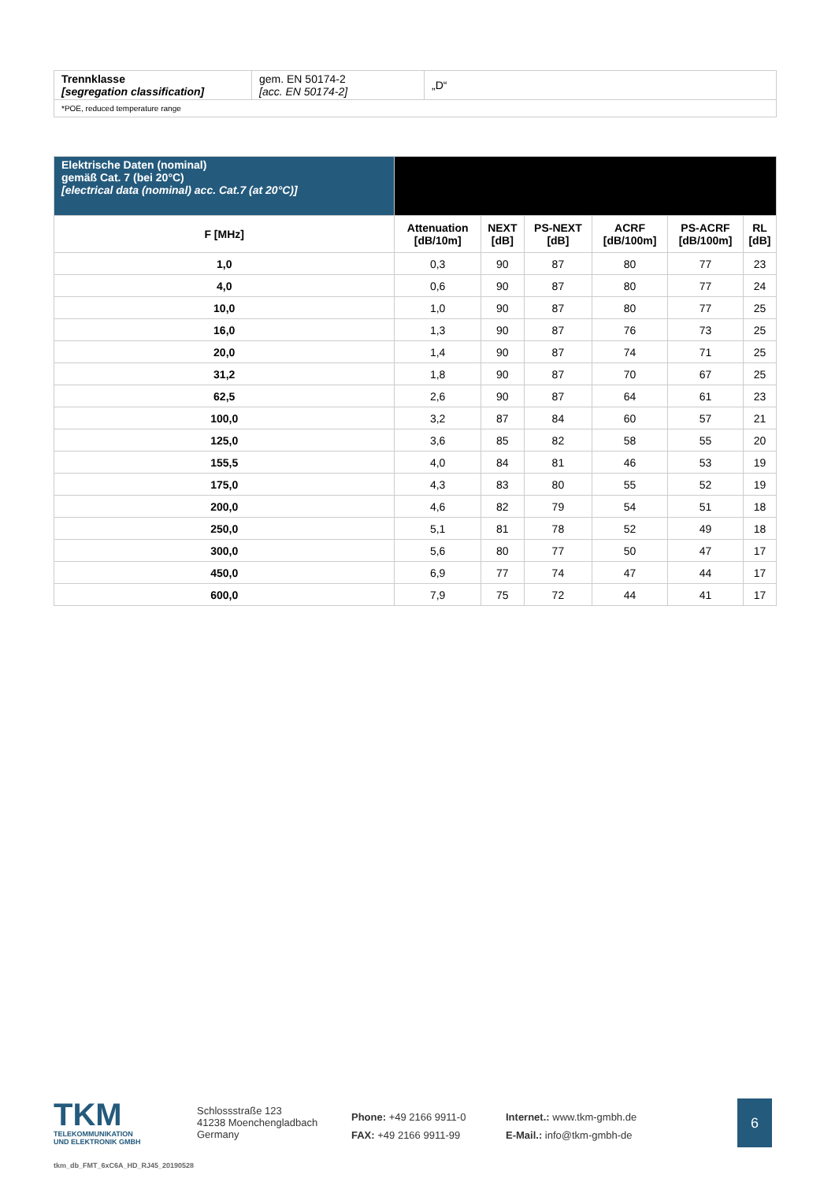| Trennklasse [segregation classification] | gem. EN 50174-2 [acc. EN 50174-2] | „D“ |
| *POE, reduced temperature range | | |
| Elektrische Daten (nominal) gemäß Cat. 7 (bei 20°C) [electrical data (nominal) acc. Cat.7 (at 20°C)] | | | | | | |
| --- | --- | --- | --- | --- | --- | --- |
| F [MHz] | Attenuation [dB/10m] | NEXT [dB] | PS-NEXT [dB] | ACRF [dB/100m] | PS-ACRF [dB/100m] | RL [dB] |
| 1,0 | 0,3 | 90 | 87 | 80 | 77 | 23 |
| 4,0 | 0,6 | 90 | 87 | 80 | 77 | 24 |
| 10,0 | 1,0 | 90 | 87 | 80 | 77 | 25 |
| 16,0 | 1,3 | 90 | 87 | 76 | 73 | 25 |
| 20,0 | 1,4 | 90 | 87 | 74 | 71 | 25 |
| 31,2 | 1,8 | 90 | 87 | 70 | 67 | 25 |
| 62,5 | 2,6 | 90 | 87 | 64 | 61 | 23 |
| 100,0 | 3,2 | 87 | 84 | 60 | 57 | 21 |
| 125,0 | 3,6 | 85 | 82 | 58 | 55 | 20 |
| 155,5 | 4,0 | 84 | 81 | 46 | 53 | 19 |
| 175,0 | 4,3 | 83 | 80 | 55 | 52 | 19 |
| 200,0 | 4,6 | 82 | 79 | 54 | 51 | 18 |
| 250,0 | 5,1 | 81 | 78 | 52 | 49 | 18 |
| 300,0 | 5,6 | 80 | 77 | 50 | 47 | 17 |
| 450,0 | 6,9 | 77 | 74 | 47 | 44 | 17 |
| 600,0 | 7,9 | 75 | 72 | 44 | 41 | 17 |
TKM
TELEKOMMUNIKATION
UND ELEKTRONIK GMBH
Schlossstraße 123
41238 Moenchengladbach
Germany
Phone: +49 2166 9911-0
FAX: +49 2166 9911-99
Internet.: www.tkm-gmbh.de
E-Mail.: info@tkm-gmbh-de
6
tkm_db_FMT_6xC6A_HD_RJ45_20190528